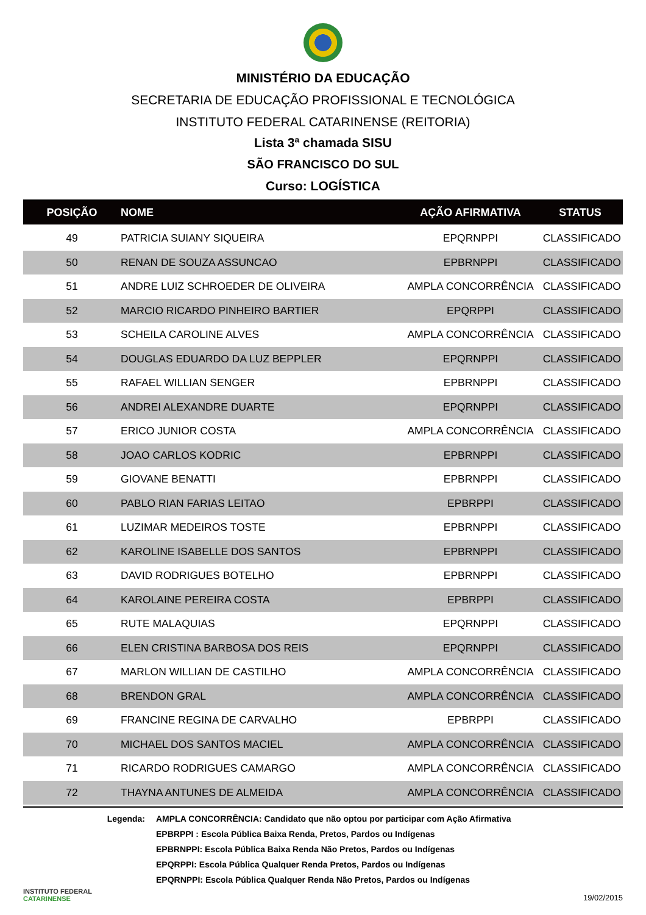MINISTÉRIO DA EDUCAÇÃO
SECRETARIA DE EDUCAÇÃO PROFISSIONAL E TECNOLÓGICA
INSTITUTO FEDERAL CATARINENSE (REITORIA)
Lista 3ª chamada SISU
SÃO FRANCISCO DO SUL
Curso: LOGÍSTICA
| POSIÇÃO | NOME | AÇÃO AFIRMATIVA | STATUS |
| --- | --- | --- | --- |
| 49 | PATRICIA SUIANY SIQUEIRA | EPQRNPPI | CLASSIFICADO |
| 50 | RENAN DE SOUZA ASSUNCAO | EPBRNPPI | CLASSIFICADO |
| 51 | ANDRE LUIZ SCHROEDER DE OLIVEIRA | AMPLA CONCORRÊNCIA | CLASSIFICADO |
| 52 | MARCIO RICARDO PINHEIRO BARTIER | EPQRPPI | CLASSIFICADO |
| 53 | SCHEILA CAROLINE ALVES | AMPLA CONCORRÊNCIA | CLASSIFICADO |
| 54 | DOUGLAS EDUARDO DA LUZ BEPPLER | EPQRNPPI | CLASSIFICADO |
| 55 | RAFAEL WILLIAN SENGER | EPBRNPPI | CLASSIFICADO |
| 56 | ANDREI ALEXANDRE DUARTE | EPQRNPPI | CLASSIFICADO |
| 57 | ERICO JUNIOR COSTA | AMPLA CONCORRÊNCIA | CLASSIFICADO |
| 58 | JOAO CARLOS KODRIC | EPBRNPPI | CLASSIFICADO |
| 59 | GIOVANE BENATTI | EPBRNPPI | CLASSIFICADO |
| 60 | PABLO RIAN FARIAS LEITAO | EPBRPPI | CLASSIFICADO |
| 61 | LUZIMAR MEDEIROS TOSTE | EPBRNPPI | CLASSIFICADO |
| 62 | KAROLINE ISABELLE DOS SANTOS | EPBRNPPI | CLASSIFICADO |
| 63 | DAVID RODRIGUES BOTELHO | EPBRNPPI | CLASSIFICADO |
| 64 | KAROLAINE PEREIRA COSTA | EPBRPPI | CLASSIFICADO |
| 65 | RUTE MALAQUIAS | EPQRNPPI | CLASSIFICADO |
| 66 | ELEN CRISTINA BARBOSA DOS REIS | EPQRNPPI | CLASSIFICADO |
| 67 | MARLON WILLIAN DE CASTILHO | AMPLA CONCORRÊNCIA | CLASSIFICADO |
| 68 | BRENDON GRAL | AMPLA CONCORRÊNCIA | CLASSIFICADO |
| 69 | FRANCINE REGINA DE CARVALHO | EPBRPPI | CLASSIFICADO |
| 70 | MICHAEL DOS SANTOS MACIEL | AMPLA CONCORRÊNCIA | CLASSIFICADO |
| 71 | RICARDO RODRIGUES CAMARGO | AMPLA CONCORRÊNCIA | CLASSIFICADO |
| 72 | THAYNA ANTUNES DE ALMEIDA | AMPLA CONCORRÊNCIA | CLASSIFICADO |
Legenda: AMPLA CONCORRÊNCIA: Candidato que não optou por participar com Ação Afirmativa
EPBRPPI : Escola Pública Baixa Renda, Pretos, Pardos ou Indígenas
EPBRNPPI: Escola Pública Baixa Renda Não Pretos, Pardos ou Indígenas
EPQRPPI: Escola Pública Qualquer Renda Pretos, Pardos ou Indígenas
EPQRNPPI: Escola Pública Qualquer Renda Não Pretos, Pardos ou Indígenas
INSTITUTO FEDERAL
CATARINENSE
19/02/2015